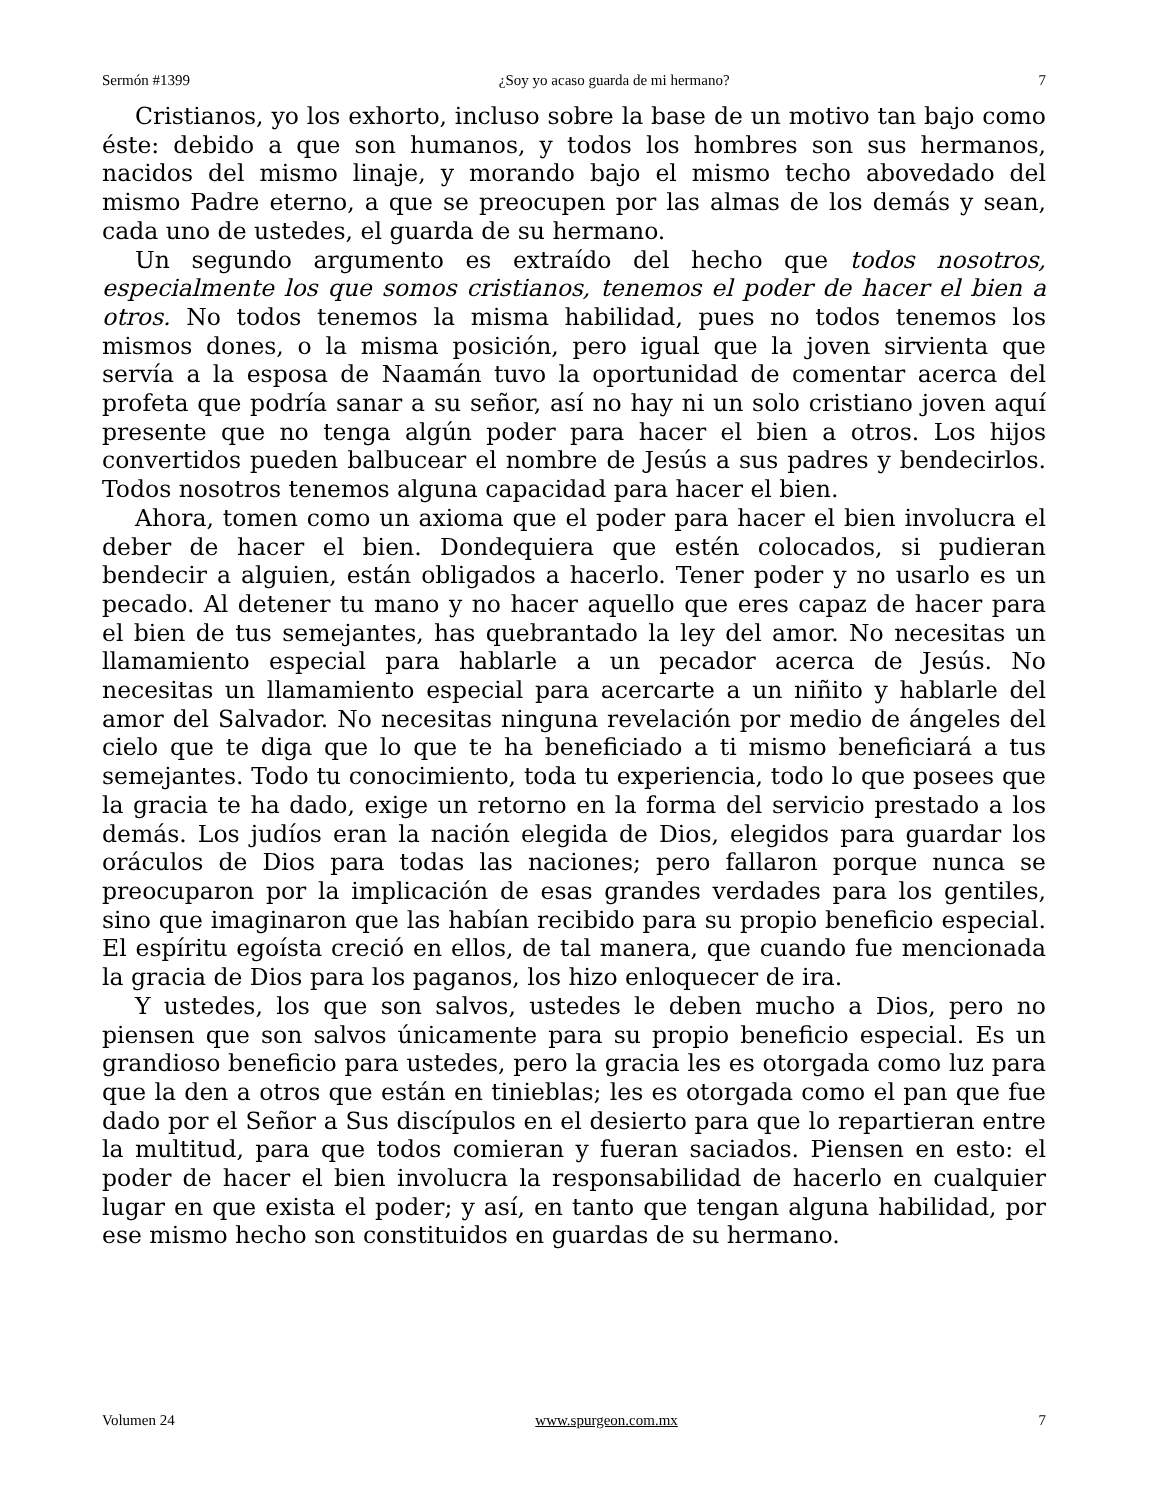Sermón #1399 ¿Soy yo acaso guarda de mi hermano? 7
Cristianos, yo los exhorto, incluso sobre la base de un motivo tan bajo como éste: debido a que son humanos, y todos los hombres son sus hermanos, nacidos del mismo linaje, y morando bajo el mismo techo abovedado del mismo Padre eterno, a que se preocupen por las almas de los demás y sean, cada uno de ustedes, el guarda de su hermano.
Un segundo argumento es extraído del hecho que todos nosotros, especialmente los que somos cristianos, tenemos el poder de hacer el bien a otros. No todos tenemos la misma habilidad, pues no todos tenemos los mismos dones, o la misma posición, pero igual que la joven sirvienta que servía a la esposa de Naamán tuvo la oportunidad de comentar acerca del profeta que podría sanar a su señor, así no hay ni un solo cristiano joven aquí presente que no tenga algún poder para hacer el bien a otros. Los hijos convertidos pueden balbucear el nombre de Jesús a sus padres y bendecirlos. Todos nosotros tenemos alguna capacidad para hacer el bien.
Ahora, tomen como un axioma que el poder para hacer el bien involucra el deber de hacer el bien. Dondequiera que estén colocados, si pudieran bendecir a alguien, están obligados a hacerlo. Tener poder y no usarlo es un pecado. Al detener tu mano y no hacer aquello que eres capaz de hacer para el bien de tus semejantes, has quebrantado la ley del amor. No necesitas un llamamiento especial para hablarle a un pecador acerca de Jesús. No necesitas un llamamiento especial para acercarte a un niñito y hablarle del amor del Salvador. No necesitas ninguna revelación por medio de ángeles del cielo que te diga que lo que te ha beneficiado a ti mismo beneficiará a tus semejantes. Todo tu conocimiento, toda tu experiencia, todo lo que posees que la gracia te ha dado, exige un retorno en la forma del servicio prestado a los demás. Los judíos eran la nación elegida de Dios, elegidos para guardar los oráculos de Dios para todas las naciones; pero fallaron porque nunca se preocuparon por la implicación de esas grandes verdades para los gentiles, sino que imaginaron que las habían recibido para su propio beneficio especial. El espíritu egoísta creció en ellos, de tal manera, que cuando fue mencionada la gracia de Dios para los paganos, los hizo enloquecer de ira.
Y ustedes, los que son salvos, ustedes le deben mucho a Dios, pero no piensen que son salvos únicamente para su propio beneficio especial. Es un grandioso beneficio para ustedes, pero la gracia les es otorgada como luz para que la den a otros que están en tinieblas; les es otorgada como el pan que fue dado por el Señor a Sus discípulos en el desierto para que lo repartieran entre la multitud, para que todos comieran y fueran saciados. Piensen en esto: el poder de hacer el bien involucra la responsabilidad de hacerlo en cualquier lugar en que exista el poder; y así, en tanto que tengan alguna habilidad, por ese mismo hecho son constituidos en guardas de su hermano.
Volumen 24 www.spurgeon.com.mx 7